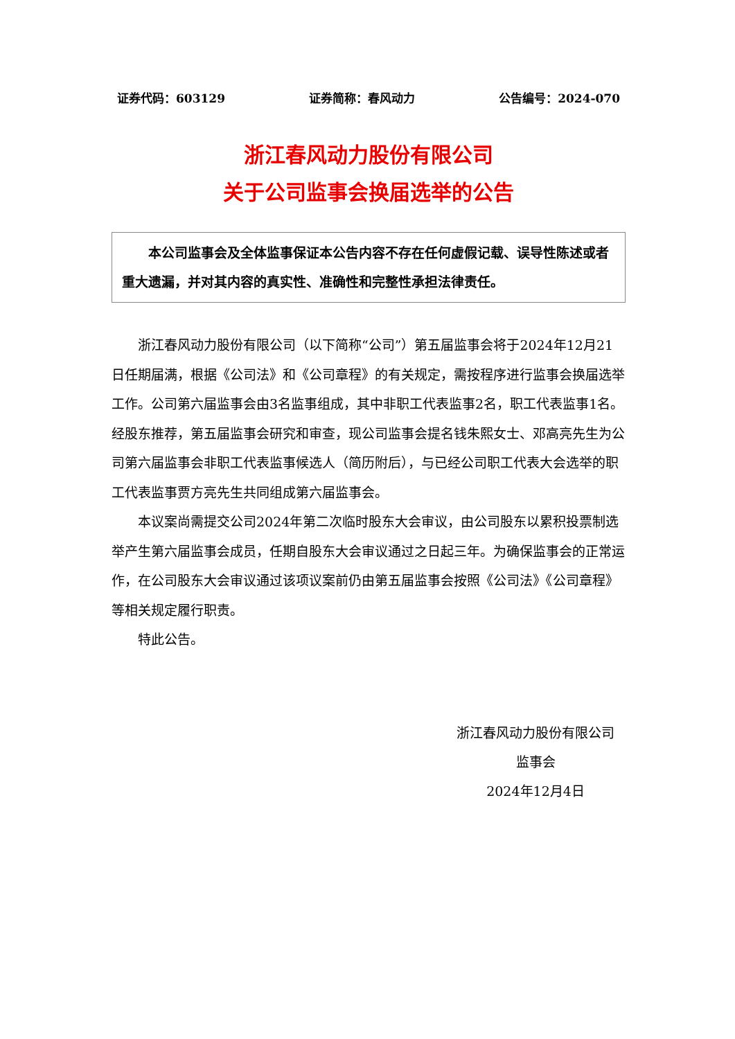证券代码：603129 证券简称：春风动力 公告编号：2024-070
浙江春风动力股份有限公司
关于公司监事会换届选举的公告
  本公司监事会及全体监事保证本公告内容不存在任何虚假记载、误导性陈述或者重大遗漏，并对其内容的真实性、准确性和完整性承担法律责任。
浙江春风动力股份有限公司（以下简称“公司”）第五届监事会将于2024年12月21日任期届满，根据《公司法》和《公司章程》的有关规定，需按程序进行监事会换届选举工作。公司第六届监事会由3名监事组成，其中非职工代表监事2名，职工代表监事1名。经股东推荐，第五届监事会研究和审查，现公司监事会提名钱朱熙女士、邓高亮先生为公司第六届监事会非职工代表监事候选人（简历附后），与已经公司职工代表大会选举的职工代表监事贾方亮先生共同组成第六届监事会。
本议案尚需提交公司2024年第二次临时股东大会审议，由公司股东以累积投票制选举产生第六届监事会成员，任期自股东大会审议通过之日起三年。为确保监事会的正常运作，在公司股东大会审议通过该项议案前仍由第五届监事会按照《公司法》《公司章程》等相关规定履行职责。
特此公告。
浙江春风动力股份有限公司
监事会
2024年12月4日